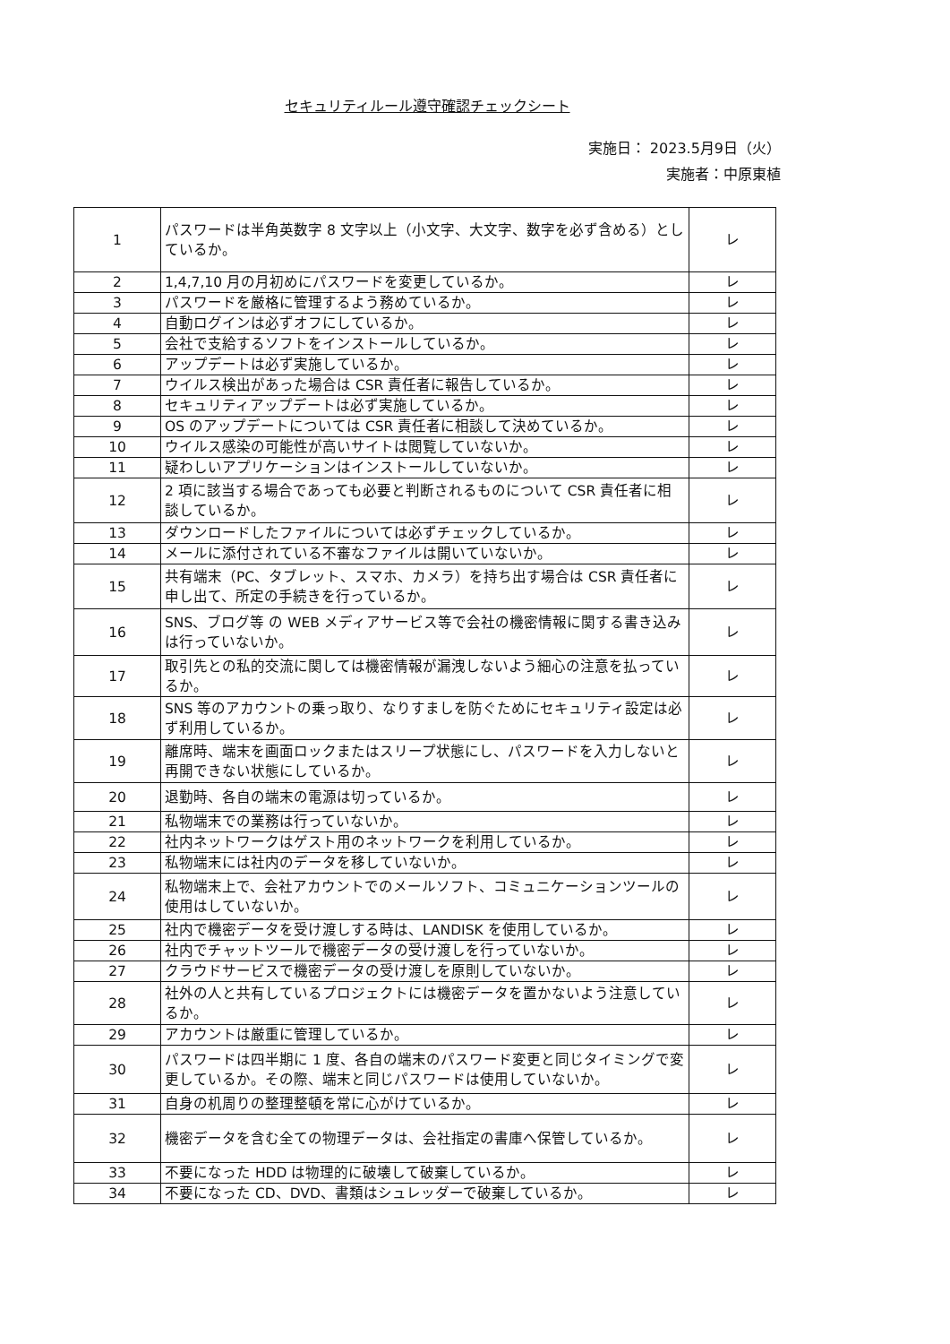セキュリティルール遵守確認チェックシート
実施日： 2023.5月9日（火）
実施者：中原東植
| 1 | パスワードは半角英数字 8 文字以上（小文字、大文字、数字を必ず含める）としているか。 | レ |
| 2 | 1,4,7,10 月の月初めにパスワードを変更しているか。 | レ |
| 3 | パスワードを厳格に管理するよう務めているか。 | レ |
| 4 | 自動ログインは必ずオフにしているか。 | レ |
| 5 | 会社で支給するソフトをインストールしているか。 | レ |
| 6 | アップデートは必ず実施しているか。 | レ |
| 7 | ウイルス検出があった場合は CSR 責任者に報告しているか。 | レ |
| 8 | セキュリティアップデートは必ず実施しているか。 | レ |
| 9 | OS のアップデートについては CSR 責任者に相談して決めているか。 | レ |
| 10 | ウイルス感染の可能性が高いサイトは閲覧していないか。 | レ |
| 11 | 疑わしいアプリケーションはインストールしていないか。 | レ |
| 12 | 2 項に該当する場合であっても必要と判断されるものについて CSR 責任者に相談しているか。 | レ |
| 13 | ダウンロードしたファイルについては必ずチェックしているか。 | レ |
| 14 | メールに添付されている不審なファイルは開いていないか。 | レ |
| 15 | 共有端末（PC、タブレット、スマホ、カメラ）を持ち出す場合は CSR 責任者に申し出て、所定の手続きを行っているか。 | レ |
| 16 | SNS、ブログ等 の WEB メディアサービス等で会社の機密情報に関する書き込みは行っていないか。 | レ |
| 17 | 取引先との私的交流に関しては機密情報が漏洩しないよう細心の注意を払っているか。 | レ |
| 18 | SNS 等のアカウントの乗っ取り、なりすましを防ぐためにセキュリティ設定は必ず利用しているか。 | レ |
| 19 | 離席時、端末を画面ロックまたはスリープ状態にし、パスワードを入力しないと再開できない状態にしているか。 | レ |
| 20 | 退勤時、各自の端末の電源は切っているか。 | レ |
| 21 | 私物端末での業務は行っていないか。 | レ |
| 22 | 社内ネットワークはゲスト用のネットワークを利用しているか。 | レ |
| 23 | 私物端末には社内のデータを移していないか。 | レ |
| 24 | 私物端末上で、会社アカウントでのメールソフト、コミュニケーションツールの使用はしていないか。 | レ |
| 25 | 社内で機密データを受け渡しする時は、LANDISK を使用しているか。 | レ |
| 26 | 社内でチャットツールで機密データの受け渡しを行っていないか。 | レ |
| 27 | クラウドサービスで機密データの受け渡しを原則していないか。 | レ |
| 28 | 社外の人と共有しているプロジェクトには機密データを置かないよう注意しているか。 | レ |
| 29 | アカウントは厳重に管理しているか。 | レ |
| 30 | パスワードは四半期に 1 度、各自の端末のパスワード変更と同じタイミングで変更しているか。その際、端末と同じパスワードは使用していないか。 | レ |
| 31 | 自身の机周りの整理整頓を常に心がけているか。 | レ |
| 32 | 機密データを含む全ての物理データは、会社指定の書庫へ保管しているか。 | レ |
| 33 | 不要になった HDD は物理的に破壊して破棄しているか。 | レ |
| 34 | 不要になった CD、DVD、書類はシュレッダーで破棄しているか。 | レ |